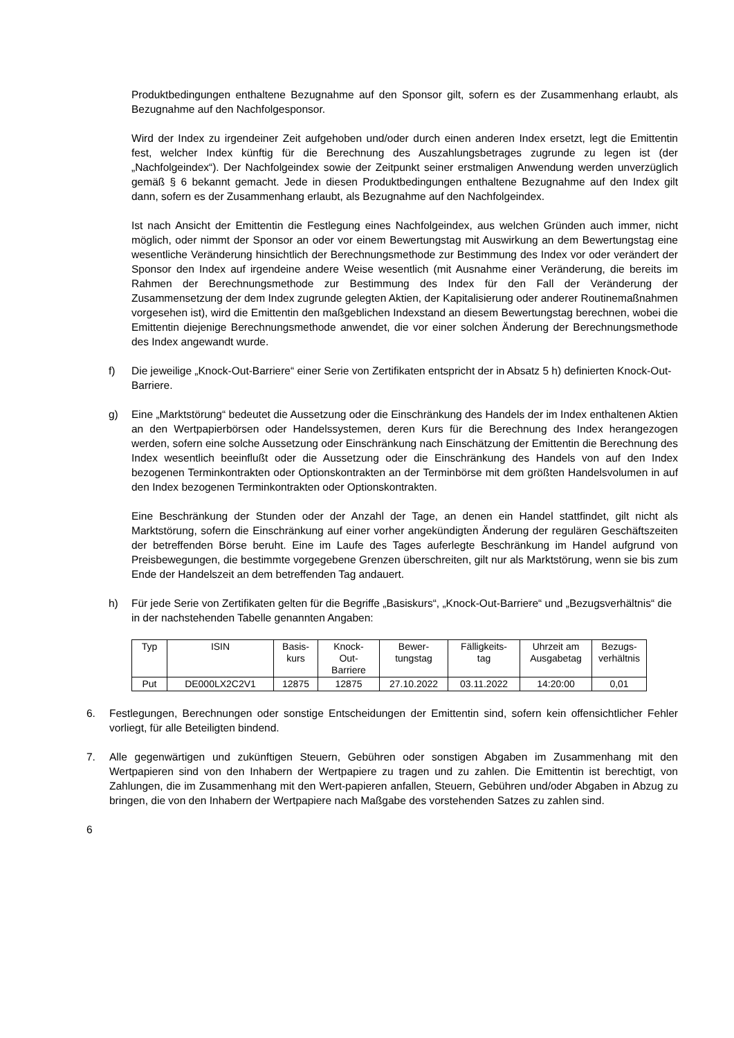Produktbedingungen enthaltene Bezugnahme auf den Sponsor gilt, sofern es der Zusammenhang erlaubt, als Bezugnahme auf den Nachfolgesponsor.
Wird der Index zu irgendeiner Zeit aufgehoben und/oder durch einen anderen Index ersetzt, legt die Emittentin fest, welcher Index künftig für die Berechnung des Auszahlungsbetrages zugrunde zu legen ist (der „Nachfolgeindex“). Der Nachfolgeindex sowie der Zeitpunkt seiner erstmaligen Anwendung werden unverzüglich gemäß § 6 bekannt gemacht. Jede in diesen Produktbedingungen enthaltene Bezugnahme auf den Index gilt dann, sofern es der Zusammenhang erlaubt, als Bezugnahme auf den Nachfolgeindex.
Ist nach Ansicht der Emittentin die Festlegung eines Nachfolgeindex, aus welchen Gründen auch immer, nicht möglich, oder nimmt der Sponsor an oder vor einem Bewertungstag mit Auswirkung an dem Bewertungstag eine wesentliche Veränderung hinsichtlich der Berechnungsmethode zur Bestimmung des Index vor oder verändert der Sponsor den Index auf irgendeine andere Weise wesentlich (mit Ausnahme einer Veränderung, die bereits im Rahmen der Berechnungsmethode zur Bestimmung des Index für den Fall der Veränderung der Zusammensetzung der dem Index zugrunde gelegten Aktien, der Kapitalisierung oder anderer Routinemaßnahmen vorgesehen ist), wird die Emittentin den maßgeblichen Indexstand an diesem Bewertungstag berechnen, wobei die Emittentin diejenige Berechnungsmethode anwendet, die vor einer solchen Änderung der Berechnungsmethode des Index angewandt wurde.
f) Die jeweilige „Knock-Out-Barriere“ einer Serie von Zertifikaten entspricht der in Absatz 5 h) definierten Knock-Out-Barriere.
g) Eine „Marktstörung“ bedeutet die Aussetzung oder die Einschränkung des Handels der im Index enthaltenen Aktien an den Wertpapierbörsen oder Handelssystemen, deren Kurs für die Berechnung des Index herangezogen werden, sofern eine solche Aussetzung oder Einschränkung nach Einschätzung der Emittentin die Berechnung des Index wesentlich beeinflußt oder die Aussetzung oder die Einschränkung des Handels von auf den Index bezogenen Terminkontrakten oder Optionskontrakten an der Terminbörse mit dem größten Handelsvolumen in auf den Index bezogenen Terminkontrakten oder Optionskontrakten.
Eine Beschränkung der Stunden oder der Anzahl der Tage, an denen ein Handel stattfindet, gilt nicht als Marktstörung, sofern die Einschränkung auf einer vorher angekündigten Änderung der regulären Geschäftszeiten der betreffenden Börse beruht. Eine im Laufe des Tages auferlegte Beschränkung im Handel aufgrund von Preisbewegungen, die bestimmte vorgegebene Grenzen überschreiten, gilt nur als Marktstörung, wenn sie bis zum Ende der Handelszeit an dem betreffenden Tag andauert.
h) Für jede Serie von Zertifikaten gelten für die Begriffe „Basiskurs“, „Knock-Out-Barriere“ und „Bezugsverhältnis“ die in der nachstehenden Tabelle genannten Angaben:
| Typ | ISIN | Basis- kurs | Knock- Out- Barriere | Bewer- tungstag | Fälligkeits- tag | Uhrzeit am Ausgabetag | Bezugs- verhältnis |
| --- | --- | --- | --- | --- | --- | --- | --- |
| Put | DE000LX2C2V1 | 12875 | 12875 | 27.10.2022 | 03.11.2022 | 14:20:00 | 0,01 |
6. Festlegungen, Berechnungen oder sonstige Entscheidungen der Emittentin sind, sofern kein offensichtlicher Fehler vorliegt, für alle Beteiligten bindend.
7. Alle gegenwärtigen und zukünftigen Steuern, Gebühren oder sonstigen Abgaben im Zusammenhang mit den Wertpapieren sind von den Inhabern der Wertpapiere zu tragen und zu zahlen. Die Emittentin ist berechtigt, von Zahlungen, die im Zusammenhang mit den Wert-papieren anfallen, Steuern, Gebühren und/oder Abgaben in Abzug zu bringen, die von den Inhabern der Wertpapiere nach Maßgabe des vorstehenden Satzes zu zahlen sind.
6